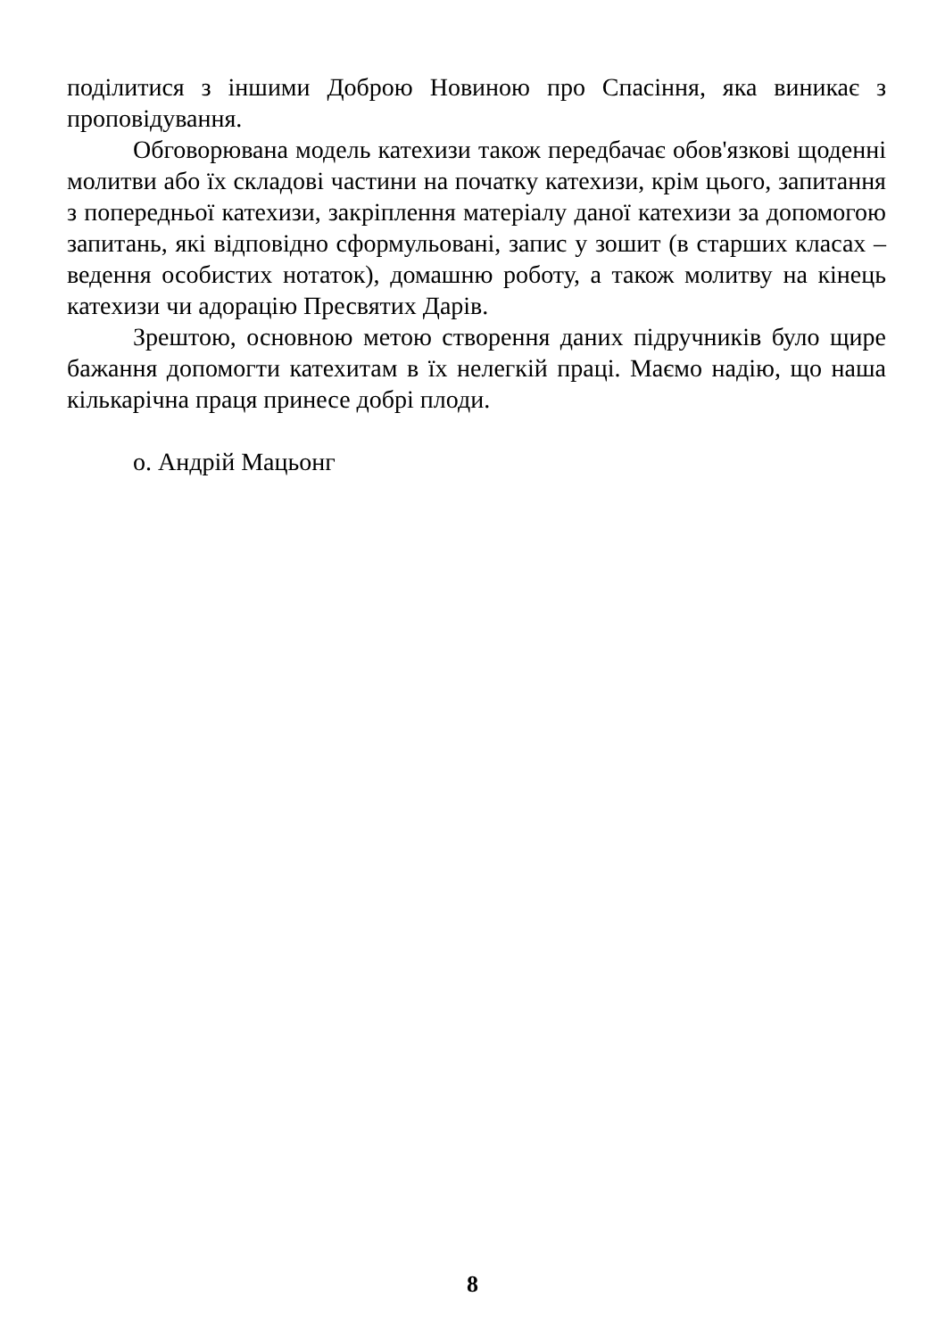поділитися з іншими Доброю Новиною про Спасіння, яка виникає з проповідування.
Обговорювана модель катехизи також передбачає обов'язкові щоденні молитви або їх складові частини на початку катехизи, крім цього, запитання з попередньої катехизи, закріплення матеріалу даної катехизи за допомогою запитань, які відповідно сформульовані, запис у зошит (в старших класах – ведення особистих нотаток), домашню роботу, а також молитву на кінець катехизи чи адорацію Пресвятих Дарів.
Зрештою, основною метою створення даних підручників було щире бажання допомогти катехитам в їх нелегкій праці. Маємо надію, що наша кількарічна праця принесе добрі плоди.
о. Андрій Мацьонг
8